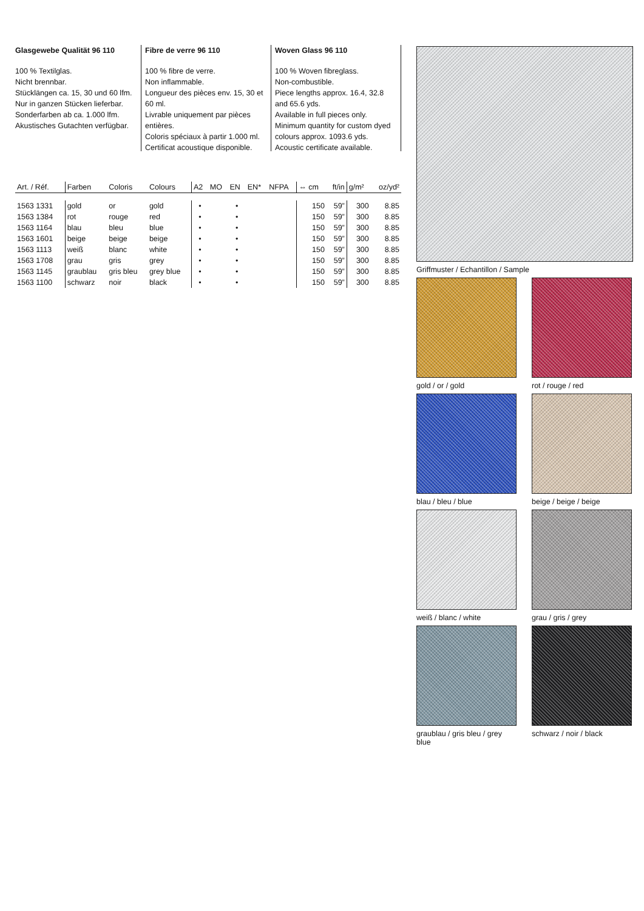Glasgewebe Qualität 96 110
100 % Textilglas.
Nicht brennbar.
Stücklängen ca. 15, 30 und 60 lfm.
Nur in ganzen Stücken lieferbar.
Sonderfarben ab ca. 1.000 lfm.
Akustisches Gutachten verfügbar.
Fibre de verre 96 110
100 % fibre de verre.
Non inflammable.
Longueur des pièces env. 15, 30 et 60 ml.
Livrable uniquement par pièces entières.
Coloris spéciaux à partir 1.000 ml.
Certificat acoustique disponible.
Woven Glass 96 110
100 % Woven fibreglass.
Non-combustible.
Piece lengths approx. 16.4, 32.8 and 65.6 yds.
Available in full pieces only.
Minimum quantity for custom dyed colours approx. 1093.6 yds.
Acoustic certificate available.
| Art. / Réf. | Farben | Coloris | Colours | A2 | MO | EN | EN* | NFPA | ⇔ cm | ft/in | g/m² | oz/yd² |
| --- | --- | --- | --- | --- | --- | --- | --- | --- | --- | --- | --- | --- |
| 1563 1331 | gold | or | gold | • | | • | | | 150 | 59” | 300 | 8.85 |
| 1563 1384 | rot | rouge | red | • | | • | | | 150 | 59” | 300 | 8.85 |
| 1563 1164 | blau | bleu | blue | • | | • | | | 150 | 59” | 300 | 8.85 |
| 1563 1601 | beige | beige | beige | • | | • | | | 150 | 59” | 300 | 8.85 |
| 1563 1113 | weiß | blanc | white | • | | • | | | 150 | 59” | 300 | 8.85 |
| 1563 1708 | grau | gris | grey | • | | • | | | 150 | 59” | 300 | 8.85 |
| 1563 1145 | graublau | gris bleu | grey blue | • | | • | | | 150 | 59” | 300 | 8.85 |
| 1563 1100 | schwarz | noir | black | • | | • | | | 150 | 59” | 300 | 8.85 |
Griffmuster / Echantillon / Sample
gold / or / gold
rot / rouge / red
blau / bleu / blue
beige / beige / beige
weiß / blanc / white
grau / gris / grey
graublau / gris bleu / grey blue
schwarz / noir / black